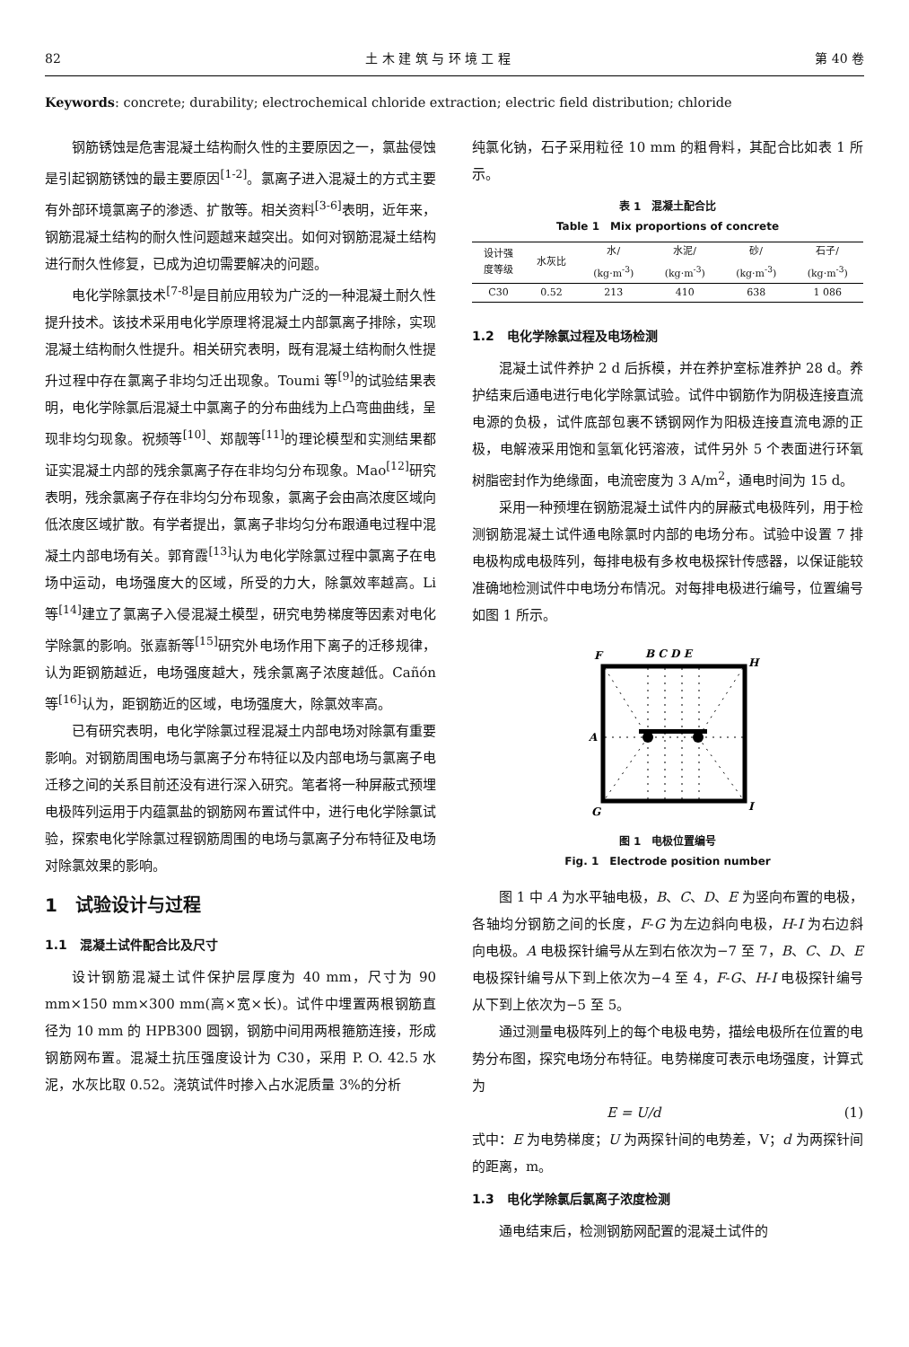82 土 木 建 筑 与 环 境 工 程 第 40 卷
Keywords: concrete; durability; electrochemical chloride extraction; electric field distribution; chloride
钢筋锈蚀是危害混凝土结构耐久性的主要原因之一，氯盐侵蚀是引起钢筋锈蚀的最主要原因<sup>[1-2]</sup>。氯离子进入混凝土的方式主要有外部环境氯离子的渗透、扩散等。相关资料<sup>[3-6]</sup>表明，近年来，钢筋混凝土结构的耐久性问题越来越突出。如何对钢筋混凝土结构进行耐久性修复，已成为迫切需要解决的问题。
电化学除氯技术<sup>[7-8]</sup>是目前应用较为广泛的一种混凝土耐久性提升技术。该技术采用电化学原理将混凝土内部氯离子排除，实现混凝土结构耐久性提升。相关研究表明，既有混凝土结构耐久性提升过程中存在氯离子非均匀迁出现象。Toumi 等<sup>[9]</sup>的试验结果表明，电化学除氯后混凝土中氯离子的分布曲线为上凸弯曲曲线，呈现非均匀现象。祝频等<sup>[10]</sup>、郑靓等<sup>[11]</sup>的理论模型和实测结果都证实混凝土内部的残余氯离子存在非均匀分布现象。Mao<sup>[12]</sup>研究表明，残余氯离子存在非均匀分布现象，氯离子会由高浓度区域向低浓度区域扩散。有学者提出，氯离子非均匀分布跟通电过程中混凝土内部电场有关。郭育霞<sup>[13]</sup>认为电化学除氯过程中氯离子在电场中运动，电场强度大的区域，所受的力大，除氯效率越高。Li 等<sup>[14]</sup>建立了氯离子入侵混凝土模型，研究电势梯度等因素对电化学除氯的影响。张嘉新等<sup>[15]</sup>研究外电场作用下离子的迁移规律，认为距钢筋越近，电场强度越大，残余氯离子浓度越低。Cañón 等<sup>[16]</sup>认为，距钢筋近的区域，电场强度大，除氯效率高。
已有研究表明，电化学除氯过程混凝土内部电场对除氯有重要影响。对钢筋周围电场与氯离子分布特征以及内部电场与氯离子电迁移之间的关系目前还没有进行深入研究。笔者将一种屏蔽式预埋电极阵列运用于内蕴氯盐的钢筋网布置试件中，进行电化学除氯试验，探索电化学除氯过程钢筋周围的电场与氯离子分布特征及电场对除氯效果的影响。
1　试验设计与过程
1.1　混凝土试件配合比及尺寸
设计钢筋混凝土试件保护层厚度为 40 mm，尺寸为 90 mm×150 mm×300 mm(高×宽×长)。试件中埋置两根钢筋直径为 10 mm 的 HPB300 圆钢，钢筋中间用两根箍筋连接，形成钢筋网布置。混凝土抗压强度设计为 C30，采用 P. O. 42.5 水泥，水灰比取 0.52。浇筑试件时掺入占水泥质量 3%的分析
纯氯化钠，石子采用粒径 10 mm 的粗骨料，其配合比如表 1 所示。
表 1　混凝土配合比
Table 1　Mix proportions of concrete
| 设计强 度等级 | 水灰比 | 水/ | 水泥/ | 砂/ | 石子/ |
| --- | --- | --- | --- | --- | --- |
| | | (kg·m<sup>-3</sup>) | (kg·m<sup>-3</sup>) | (kg·m<sup>-3</sup>) | (kg·m<sup>-3</sup>) |
| C30 | 0.52 | 213 | 410 | 638 | 1 086 |
1.2　电化学除氯过程及电场检测
混凝土试件养护 2 d 后拆模，并在养护室标准养护 28 d。养护结束后通电进行电化学除氯试验。试件中钢筋作为阴极连接直流电源的负极，试件底部包裹不锈钢网作为阳极连接直流电源的正极，电解液采用饱和氢氧化钙溶液，试件另外 5 个表面进行环氧树脂密封作为绝缘面，电流密度为 3 A/m<sup>2</sup>，通电时间为 15 d。
采用一种预埋在钢筋混凝土试件内的屏蔽式电极阵列，用于检测钢筋混凝土试件通电除氯时内部的电场分布。试验中设置 7 排电极构成电极阵列，每排电极有多枚电极探针传感器，以保证能较准确地检测试件中电场分布情况。对每排电极进行编号，位置编号如图 1 所示。
F
B C D E
H
A
G
I
图 1　电极位置编号
Fig. 1　Electrode position number
图 1 中 A 为水平轴电极，B、C、D、E 为竖向布置的电极，各轴均分钢筋之间的长度，F-G 为左边斜向电极，H-I 为右边斜向电极。A 电极探针编号从左到右依次为−7 至 7，B、C、D、E 电极探针编号从下到上依次为−4 至 4，F-G、H-I 电极探针编号从下到上依次为−5 至 5。
通过测量电极阵列上的每个电极电势，描绘电极所在位置的电势分布图，探究电场分布特征。电势梯度可表示电场强度，计算式为
E = U/d (1)
式中：E 为电势梯度；U 为两探针间的电势差，V；d 为两探针间的距离，m。
1.3　电化学除氯后氯离子浓度检测
通电结束后，检测钢筋网配置的混凝土试件的